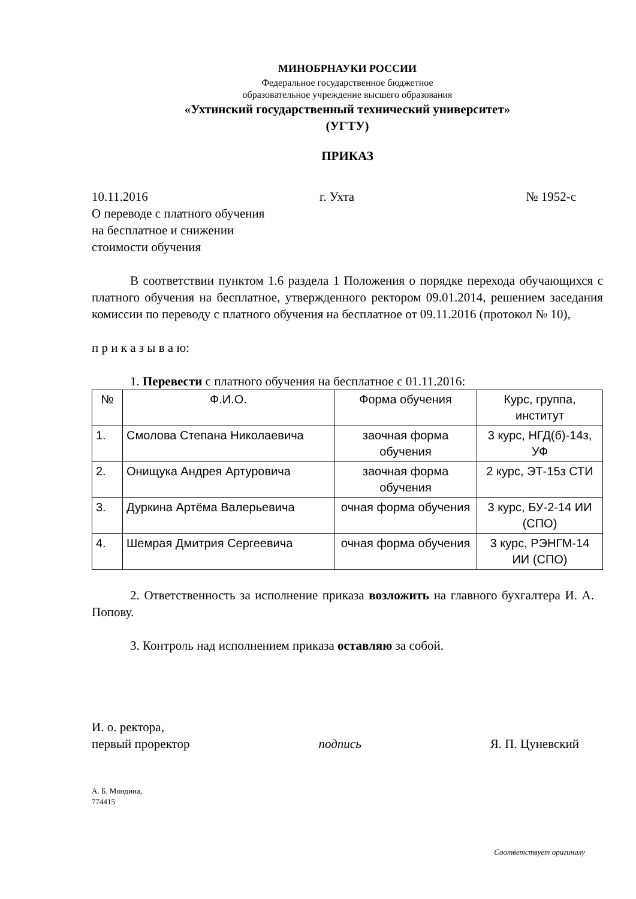МИНОБРНАУКИ РОССИИ
Федеральное государственное бюджетное
образовательное учреждение высшего образования
«Ухтинский государственный технический университет»
(УГТУ)
ПРИКАЗ
10.11.2016 г. Ухта № 1952-с
О переводе с платного обучения
на бесплатное и снижении
стоимости обучения
В соответствии пунктом 1.6 раздела 1 Положения о порядке перехода обучающихся с платного обучения на бесплатное, утвержденного ректором 09.01.2014, решением заседания комиссии по переводу с платного обучения на бесплатное от 09.11.2016 (протокол № 10),
п р и к а з ы в а ю:
1. Перевести с платного обучения на бесплатное с 01.11.2016:
| № | Ф.И.О. | Форма обучения | Курс, группа, институт |
| 1. | Смолова Степана Николаевича | заочная форма обучения | 3 курс, НГД(б)-14з, УФ |
| 2. | Онищука Андрея Артуровича | заочная форма обучения | 2 курс, ЭТ-15з СТИ |
| 3. | Дуркина Артёма Валерьевича | очная форма обучения | 3 курс, БУ-2-14 ИИ (СПО) |
| 4. | Шемрая Дмитрия Сергеевича | очная форма обучения | 3 курс, РЭНГМ-14 ИИ (СПО) |
2. Ответственность за исполнение приказа возложить на главного бухгалтера И. А. Попову.
3. Контроль над исполнением приказа оставляю за собой.
И. о. ректора,
первый проректор подпись Я. П. Цуневский
А. Б. Мяндина,
774415
Соответствует оригиналу